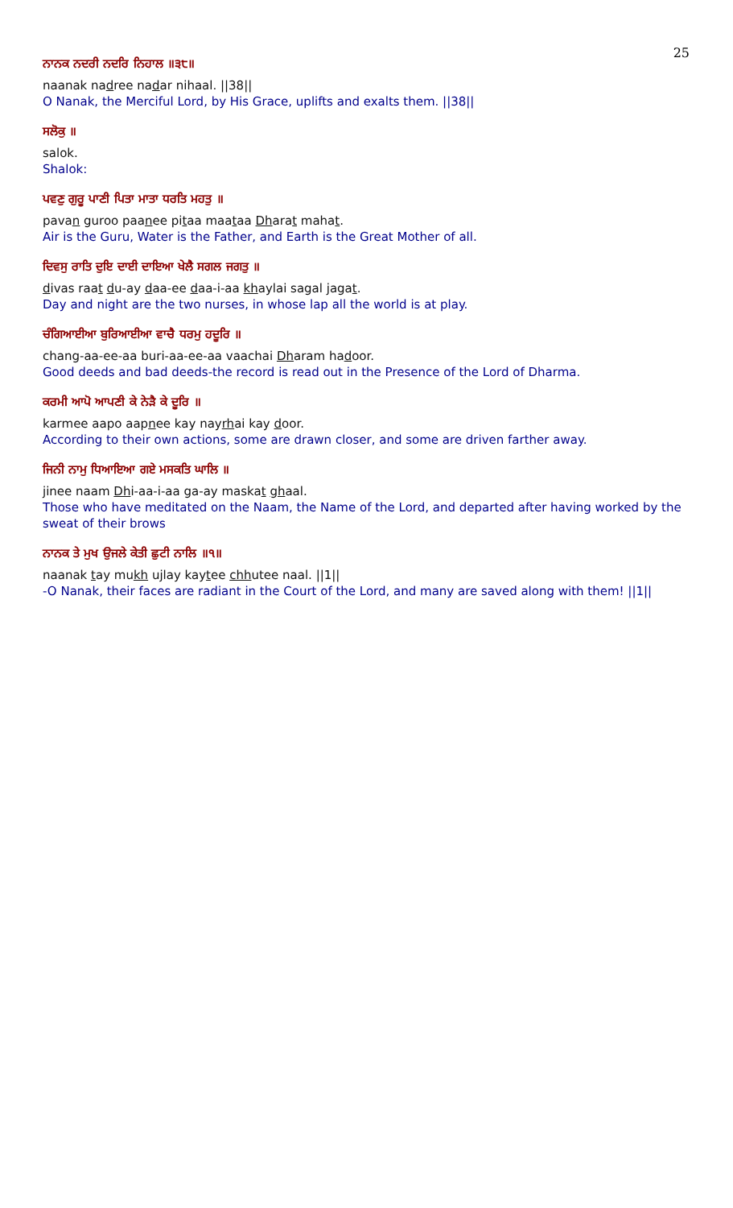25
ਨਾਨਕ ਨਦਰੀ ਨਦਰਿ ਨਿਹਾਲ ॥੩੮॥
naanak nadree nadar nihaal. ||38||
O Nanak, the Merciful Lord, by His Grace, uplifts and exalts them. ||38||
ਸਲੋਕੁ ॥
salok.
Shalok:
ਪਵਣੁ ਗੁਰੂ ਪਾਣੀ ਪਿਤਾ ਮਾਤਾ ਧਰਤਿ ਮਹਤੁ ॥
pavan guroo paanee pitaa maataa Dharat mahat.
Air is the Guru, Water is the Father, and Earth is the Great Mother of all.
ਦਿਵਸੁ ਰਾਤਿ ਦੁਇ ਦਾਈ ਦਾਇਆ ਖੇਲੈ ਸਗਲ ਜਗਤੁ ॥
divas raat du-ay daa-ee daa-i-aa khaylai sagal jagat.
Day and night are the two nurses, in whose lap all the world is at play.
ਚੰਗਿਆਈਆ ਬੁਰਿਆਈਆ ਵਾਚੈ ਧਰਮੁ ਹਦੂਰਿ ॥
chang-aa-ee-aa buri-aa-ee-aa vaachai Dharam hadoor.
Good deeds and bad deeds-the record is read out in the Presence of the Lord of Dharma.
ਕਰਮੀ ਆਪੋ ਆਪਣੀ ਕੇ ਨੇੜੈ ਕੇ ਦੂਰਿ ॥
karmee aapo aapnee kay nayrhai kay door.
According to their own actions, some are drawn closer, and some are driven farther away.
ਜਿਨੀ ਨਾਮੁ ਧਿਆਇਆ ਗਏ ਮਸਕਤਿ ਘਾਲਿ ॥
jinee naam Dhi-aa-i-aa ga-ay maskat ghaal.
Those who have meditated on the Naam, the Name of the Lord, and departed after having worked by the sweat of their brows
ਨਾਨਕ ਤੇ ਮੁਖ ਉਜਲੇ ਕੇਤੀ ਛੁਟੀ ਨਾਲਿ ॥੧॥
naanak tay mukh ujlay kaytee chhutee naal. ||1||
-O Nanak, their faces are radiant in the Court of the Lord, and many are saved along with them! ||1||